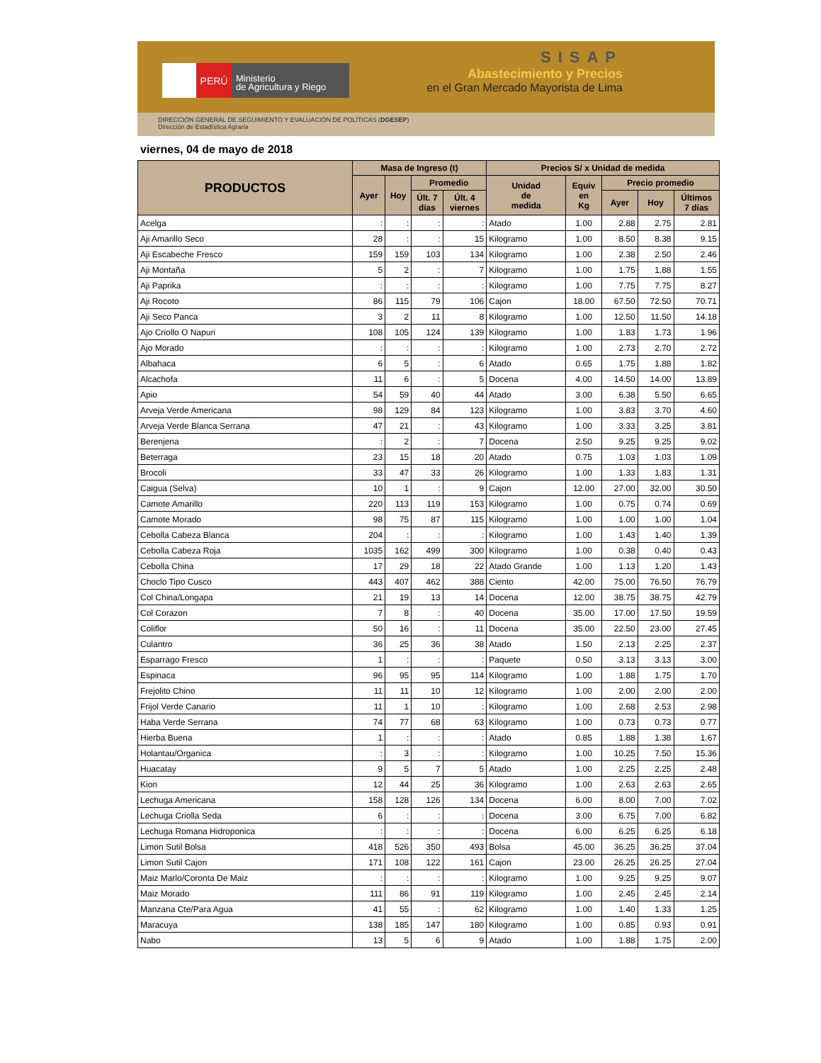PERÚ
Ministerio
de Agricultura y Riego
SISAP
Abastecimiento y Precios
en el Gran Mercado Mayorista de Lima
DIRECCIÓN GENERAL DE SEGUIMIENTO Y EVALUACIÓN DE POLÍTICAS (DGESEP)
Dirección de Estadística Agraria
viernes, 04 de mayo de 2018
| PRODUCTOS | Masa de Ingreso (t) | | | | Precios S/ x Unidad de medida | | | | |
| --- | --- | --- | --- | --- | --- | --- | --- | --- | --- |
| | Ayer | Hoy | Promedio | | Unidad de medida | Equiv en Kg | Precio promedio | | |
| | | | Últ. 7 días | Últ. 4 viernes | | | Ayer | Hoy | Últimos 7 días |
| Acelga | : | : | : | : | Atado | 1.00 | 2.88 | 2.75 | 2.81 |
| Aji Amarillo Seco | 28 | : | : | 15 | Kilogramo | 1.00 | 8.50 | 8.38 | 9.15 |
| Aji Escabeche Fresco | 159 | 159 | 103 | 134 | Kilogramo | 1.00 | 2.38 | 2.50 | 2.46 |
| Aji Montaña | 5 | 2 | : | 7 | Kilogramo | 1.00 | 1.75 | 1.88 | 1.55 |
| Aji Paprika | : | : | : | : | Kilogramo | 1.00 | 7.75 | 7.75 | 8.27 |
| Aji Rocoto | 86 | 115 | 79 | 106 | Cajon | 18.00 | 67.50 | 72.50 | 70.71 |
| Aji Seco Panca | 3 | 2 | 11 | 8 | Kilogramo | 1.00 | 12.50 | 11.50 | 14.18 |
| Ajo Criollo O Napuri | 108 | 105 | 124 | 139 | Kilogramo | 1.00 | 1.83 | 1.73 | 1.96 |
| Ajo Morado | : | : | : | : | Kilogramo | 1.00 | 2.73 | 2.70 | 2.72 |
| Albahaca | 6 | 5 | : | 6 | Atado | 0.65 | 1.75 | 1.88 | 1.82 |
| Alcachofa | 11 | 6 | : | 5 | Docena | 4.00 | 14.50 | 14.00 | 13.89 |
| Apio | 54 | 59 | 40 | 44 | Atado | 3.00 | 6.38 | 5.50 | 6.65 |
| Arveja Verde Americana | 98 | 129 | 84 | 123 | Kilogramo | 1.00 | 3.83 | 3.70 | 4.60 |
| Arveja Verde Blanca Serrana | 47 | 21 | : | 43 | Kilogramo | 1.00 | 3.33 | 3.25 | 3.81 |
| Berenjena | : | 2 | : | 7 | Docena | 2.50 | 9.25 | 9.25 | 9.02 |
| Beterraga | 23 | 15 | 18 | 20 | Atado | 0.75 | 1.03 | 1.03 | 1.09 |
| Brocoli | 33 | 47 | 33 | 26 | Kilogramo | 1.00 | 1.33 | 1.83 | 1.31 |
| Caigua (Selva) | 10 | 1 | : | 9 | Cajon | 12.00 | 27.00 | 32.00 | 30.50 |
| Camote Amarillo | 220 | 113 | 119 | 153 | Kilogramo | 1.00 | 0.75 | 0.74 | 0.69 |
| Camote Morado | 98 | 75 | 87 | 115 | Kilogramo | 1.00 | 1.00 | 1.00 | 1.04 |
| Cebolla Cabeza Blanca | 204 | : | : | : | Kilogramo | 1.00 | 1.43 | 1.40 | 1.39 |
| Cebolla Cabeza Roja | 1035 | 162 | 499 | 300 | Kilogramo | 1.00 | 0.38 | 0.40 | 0.43 |
| Cebolla China | 17 | 29 | 18 | 22 | Atado Grande | 1.00 | 1.13 | 1.20 | 1.43 |
| Choclo Tipo Cusco | 443 | 407 | 462 | 388 | Ciento | 42.00 | 75.00 | 76.50 | 76.79 |
| Col China/Longapa | 21 | 19 | 13 | 14 | Docena | 12.00 | 38.75 | 38.75 | 42.79 |
| Col Corazon | 7 | 8 | : | 40 | Docena | 35.00 | 17.00 | 17.50 | 19.59 |
| Coliflor | 50 | 16 | : | 11 | Docena | 35.00 | 22.50 | 23.00 | 27.45 |
| Culantro | 36 | 25 | 36 | 38 | Atado | 1.50 | 2.13 | 2.25 | 2.37 |
| Esparrago Fresco | 1 | : | : | : | Paquete | 0.50 | 3.13 | 3.13 | 3.00 |
| Espinaca | 96 | 95 | 95 | 114 | Kilogramo | 1.00 | 1.88 | 1.75 | 1.70 |
| Frejolito Chino | 11 | 11 | 10 | 12 | Kilogramo | 1.00 | 2.00 | 2.00 | 2.00 |
| Frijol Verde Canario | 11 | 1 | 10 | : | Kilogramo | 1.00 | 2.68 | 2.53 | 2.98 |
| Haba Verde Serrana | 74 | 77 | 68 | 63 | Kilogramo | 1.00 | 0.73 | 0.73 | 0.77 |
| Hierba Buena | 1 | : | : | : | Atado | 0.85 | 1.88 | 1.38 | 1.67 |
| Holantau/Organica | : | 3 | : | : | Kilogramo | 1.00 | 10.25 | 7.50 | 15.36 |
| Huacatay | 9 | 5 | 7 | 5 | Atado | 1.00 | 2.25 | 2.25 | 2.48 |
| Kion | 12 | 44 | 25 | 36 | Kilogramo | 1.00 | 2.63 | 2.63 | 2.65 |
| Lechuga Americana | 158 | 128 | 126 | 134 | Docena | 6.00 | 8.00 | 7.00 | 7.02 |
| Lechuga Criolla Seda | 6 | : | : | : | Docena | 3.00 | 6.75 | 7.00 | 6.82 |
| Lechuga Romana Hidroponica | : | : | : | : | Docena | 6.00 | 6.25 | 6.25 | 6.18 |
| Limon Sutil Bolsa | 418 | 526 | 350 | 493 | Bolsa | 45.00 | 36.25 | 36.25 | 37.04 |
| Limon Sutil Cajon | 171 | 108 | 122 | 161 | Cajon | 23.00 | 26.25 | 26.25 | 27.04 |
| Maiz Marlo/Coronta De Maiz | : | : | : | : | Kilogramo | 1.00 | 9.25 | 9.25 | 9.07 |
| Maiz Morado | 111 | 86 | 91 | 119 | Kilogramo | 1.00 | 2.45 | 2.45 | 2.14 |
| Manzana Cte/Para Agua | 41 | 55 | : | 62 | Kilogramo | 1.00 | 1.40 | 1.33 | 1.25 |
| Maracuya | 138 | 185 | 147 | 180 | Kilogramo | 1.00 | 0.85 | 0.93 | 0.91 |
| Nabo | 13 | 5 | 6 | 9 | Atado | 1.00 | 1.88 | 1.75 | 2.00 |